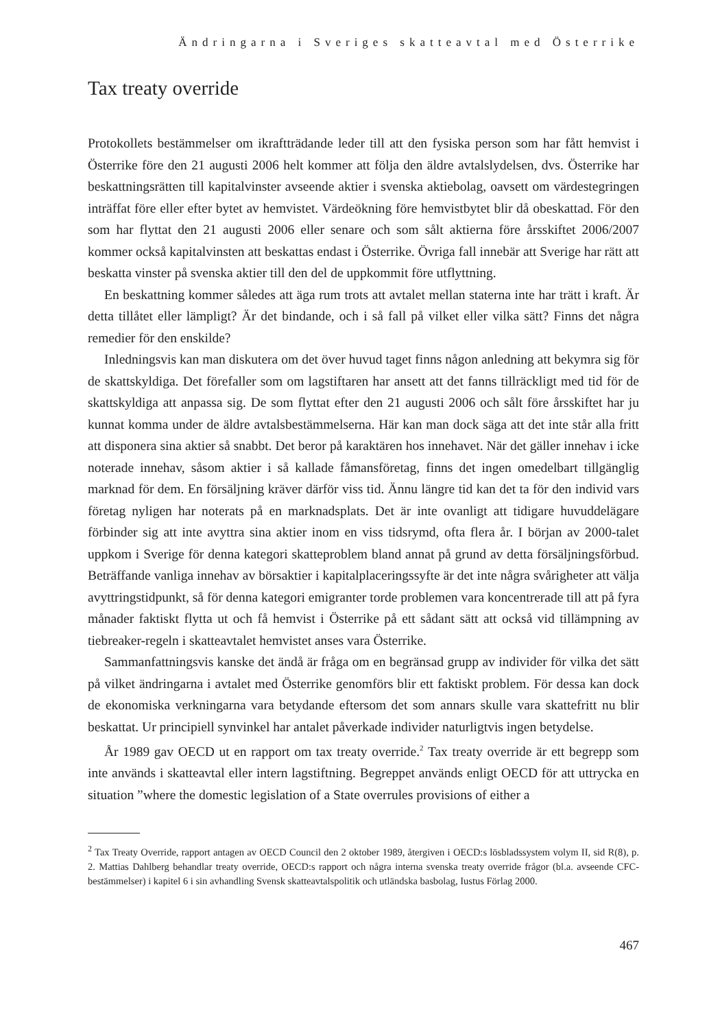Ändringarna i Sveriges skatteavtal med Österrike
Tax treaty override
Protokollets bestämmelser om ikraftträdande leder till att den fysiska person som har fått hemvist i Österrike före den 21 augusti 2006 helt kommer att följa den äldre avtalslydelsen, dvs. Österrike har beskattningsrätten till kapitalvinster avseende aktier i svenska aktiebolag, oavsett om värdestegringen inträffat före eller efter bytet av hemvistet. Värdeökning före hemvistbytet blir då obeskattad. För den som har flyttat den 21 augusti 2006 eller senare och som sålt aktierna före årsskiftet 2006/2007 kommer också kapitalvinsten att beskattas endast i Österrike. Övriga fall innebär att Sverige har rätt att beskatta vinster på svenska aktier till den del de uppkommit före utflyttning.
En beskattning kommer således att äga rum trots att avtalet mellan staterna inte har trätt i kraft. Är detta tillåtet eller lämpligt? Är det bindande, och i så fall på vilket eller vilka sätt? Finns det några remedier för den enskilde?
Inledningsvis kan man diskutera om det över huvud taget finns någon anledning att bekymra sig för de skattskyldiga. Det förefaller som om lagstiftaren har ansett att det fanns tillräckligt med tid för de skattskyldiga att anpassa sig. De som flyttat efter den 21 augusti 2006 och sålt före årsskiftet har ju kunnat komma under de äldre avtalsbestämmelserna. Här kan man dock säga att det inte står alla fritt att disponera sina aktier så snabbt. Det beror på karaktären hos innehavet. När det gäller innehav i icke noterade innehav, såsom aktier i så kallade fåmansföretag, finns det ingen omedelbart tillgänglig marknad för dem. En försäljning kräver därför viss tid. Ännu längre tid kan det ta för den individ vars företag nyligen har noterats på en marknadsplats. Det är inte ovanligt att tidigare huvuddelägare förbinder sig att inte avyttra sina aktier inom en viss tidsrymd, ofta flera år. I början av 2000-talet uppkom i Sverige för denna kategori skatteproblem bland annat på grund av detta försäljningsförbud. Beträffande vanliga innehav av börsaktier i kapitalplaceringssyfte är det inte några svårigheter att välja avyttringstidpunkt, så för denna kategori emigranter torde problemen vara koncentrerade till att på fyra månader faktiskt flytta ut och få hemvist i Österrike på ett sådant sätt att också vid tillämpning av tiebreaker-regeln i skatteavtalet hemvistet anses vara Österrike.
Sammanfattningsvis kanske det ändå är fråga om en begränsad grupp av individer för vilka det sätt på vilket ändringarna i avtalet med Österrike genomförs blir ett faktiskt problem. För dessa kan dock de ekonomiska verkningarna vara betydande eftersom det som annars skulle vara skattefritt nu blir beskattat. Ur principiell synvinkel har antalet påverkade individer naturligtvis ingen betydelse.
År 1989 gav OECD ut en rapport om tax treaty override.<sup>2</sup> Tax treaty override är ett begrepp som inte används i skatteavtal eller intern lagstiftning. Begreppet används enligt OECD för att uttrycka en situation ”where the domestic legislation of a State overrules provisions of either a
<sup>2</sup> Tax Treaty Override, rapport antagen av OECD Council den 2 oktober 1989, återgiven i OECD:s lösbladssystem volym II, sid R(8), p. 2. Mattias Dahlberg behandlar treaty override, OECD:s rapport och några interna svenska treaty override frågor (bl.a. avseende CFC-bestämmelser) i kapitel 6 i sin avhandling Svensk skatteavtalspolitik och utländska basbolag, Iustus Förlag 2000.
467